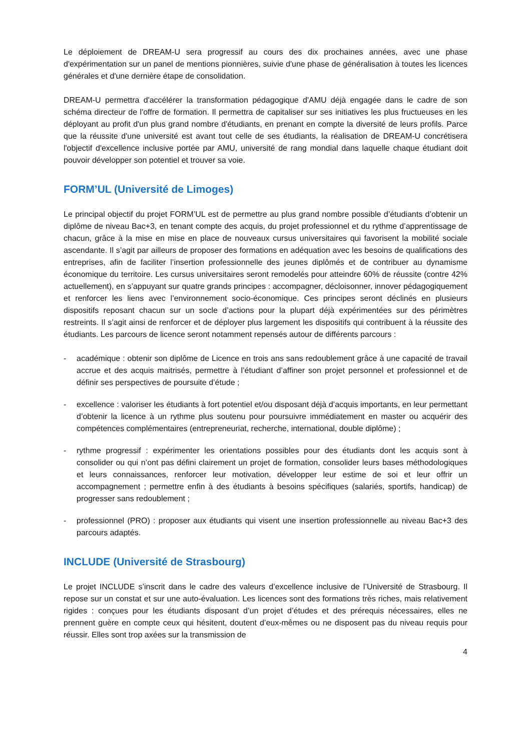Le déploiement de DREAM-U sera progressif au cours des dix prochaines années, avec une phase d'expérimentation sur un panel de mentions pionnières, suivie d'une phase de généralisation à toutes les licences générales et d'une dernière étape de consolidation.
DREAM-U permettra d'accélérer la transformation pédagogique d'AMU déjà engagée dans le cadre de son schéma directeur de l'offre de formation. Il permettra de capitaliser sur ses initiatives les plus fructueuses en les déployant au profit d'un plus grand nombre d'étudiants, en prenant en compte la diversité de leurs profils. Parce que la réussite d'une université est avant tout celle de ses étudiants, la réalisation de DREAM-U concrétisera l'objectif d'excellence inclusive portée par AMU, université de rang mondial dans laquelle chaque étudiant doit pouvoir développer son potentiel et trouver sa voie.
FORM’UL (Université de Limoges)
Le principal objectif du projet FORM’UL est de permettre au plus grand nombre possible d’étudiants d’obtenir un diplôme de niveau Bac+3, en tenant compte des acquis, du projet professionnel et du rythme d’apprentissage de chacun, grâce à la mise en mise en place de nouveaux cursus universitaires qui favorisent la mobilité sociale ascendante. Il s’agit par ailleurs de proposer des formations en adéquation avec les besoins de qualifications des entreprises, afin de faciliter l’insertion professionnelle des jeunes diplômés et de contribuer au dynamisme économique du territoire. Les cursus universitaires seront remodelés pour atteindre 60% de réussite (contre 42% actuellement), en s’appuyant sur quatre grands principes : accompagner, décloisonner, innover pédagogiquement et renforcer les liens avec l’environnement socio-économique. Ces principes seront déclinés en plusieurs dispositifs reposant chacun sur un socle d’actions pour la plupart déjà expérimentées sur des périmètres restreints. Il s’agit ainsi de renforcer et de déployer plus largement les dispositifs qui contribuent à la réussite des étudiants. Les parcours de licence seront notamment repensés autour de différents parcours :
- académique : obtenir son diplôme de Licence en trois ans sans redoublement grâce à une capacité de travail accrue et des acquis maitrisés, permettre à l’étudiant d’affiner son projet personnel et professionnel et de définir ses perspectives de poursuite d’étude ;
- excellence : valoriser les étudiants à fort potentiel et/ou disposant déjà d’acquis importants, en leur permettant d’obtenir la licence à un rythme plus soutenu pour poursuivre immédiatement en master ou acquérir des compétences complémentaires (entrepreneuriat, recherche, international, double diplôme) ;
- rythme progressif : expérimenter les orientations possibles pour des étudiants dont les acquis sont à consolider ou qui n’ont pas défini clairement un projet de formation, consolider leurs bases méthodologiques et leurs connaissances, renforcer leur motivation, développer leur estime de soi et leur offrir un accompagnement ; permettre enfin à des étudiants à besoins spécifiques (salariés, sportifs, handicap) de progresser sans redoublement ;
- professionnel (PRO) : proposer aux étudiants qui visent une insertion professionnelle au niveau Bac+3 des parcours adaptés.
INCLUDE (Université de Strasbourg)
Le projet INCLUDE s’inscrit dans le cadre des valeurs d’excellence inclusive de l’Université de Strasbourg. Il repose sur un constat et sur une auto-évaluation. Les licences sont des formations très riches, mais relativement rigides : conçues pour les étudiants disposant d’un projet d’études et des prérequis nécessaires, elles ne prennent guère en compte ceux qui hésitent, doutent d’eux-mêmes ou ne disposent pas du niveau requis pour réussir. Elles sont trop axées sur la transmission de
4